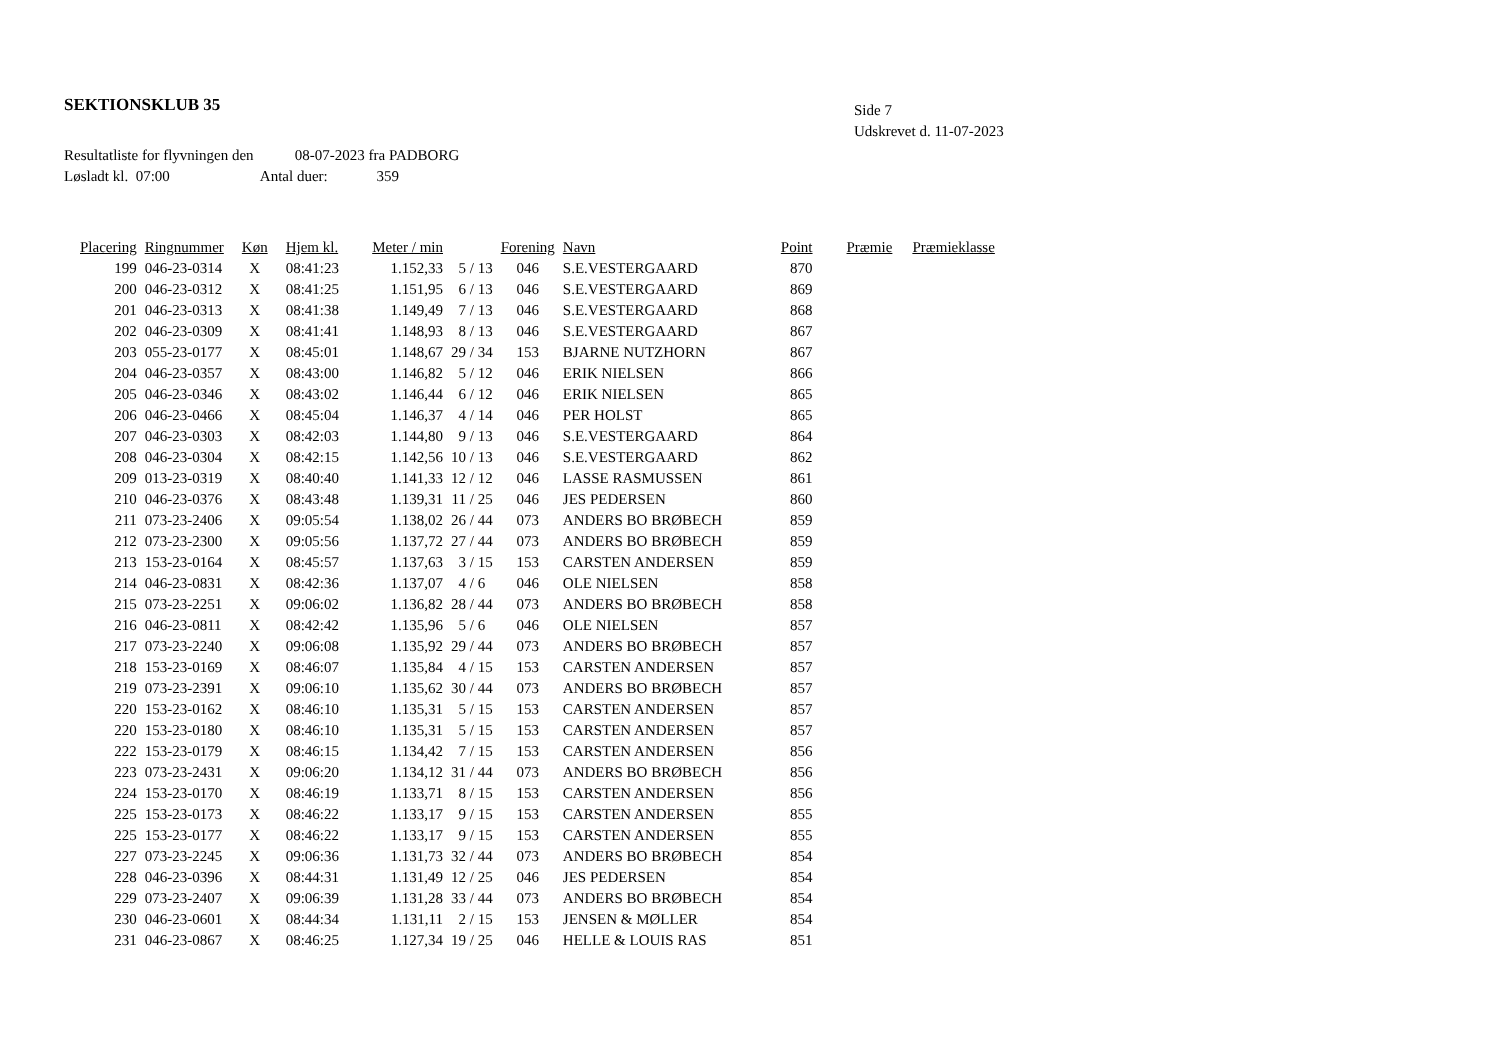SEKTIONSKLUB 35
Side 7
Udskrevet d. 11-07-2023
Resultatliste for flyvningen den 08-07-2023 fra PADBORG
Løsladt kl. 07:00 Antal duer: 359
| Placering | Ringnummer | Køn | Hjem kl. | Meter / min | | Forening | Navn | Point | Præmie | Præmieklasse |
| --- | --- | --- | --- | --- | --- | --- | --- | --- | --- | --- |
| 199 | 046-23-0314 | X | 08:41:23 | 1.152,33 | 5 / 13 | 046 | S.E.VESTERGAARD | 870 | | |
| 200 | 046-23-0312 | X | 08:41:25 | 1.151,95 | 6 / 13 | 046 | S.E.VESTERGAARD | 869 | | |
| 201 | 046-23-0313 | X | 08:41:38 | 1.149,49 | 7 / 13 | 046 | S.E.VESTERGAARD | 868 | | |
| 202 | 046-23-0309 | X | 08:41:41 | 1.148,93 | 8 / 13 | 046 | S.E.VESTERGAARD | 867 | | |
| 203 | 055-23-0177 | X | 08:45:01 | 1.148,67 | 29 / 34 | 153 | BJARNE NUTZHORN | 867 | | |
| 204 | 046-23-0357 | X | 08:43:00 | 1.146,82 | 5 / 12 | 046 | ERIK NIELSEN | 866 | | |
| 205 | 046-23-0346 | X | 08:43:02 | 1.146,44 | 6 / 12 | 046 | ERIK NIELSEN | 865 | | |
| 206 | 046-23-0466 | X | 08:45:04 | 1.146,37 | 4 / 14 | 046 | PER HOLST | 865 | | |
| 207 | 046-23-0303 | X | 08:42:03 | 1.144,80 | 9 / 13 | 046 | S.E.VESTERGAARD | 864 | | |
| 208 | 046-23-0304 | X | 08:42:15 | 1.142,56 | 10 / 13 | 046 | S.E.VESTERGAARD | 862 | | |
| 209 | 013-23-0319 | X | 08:40:40 | 1.141,33 | 12 / 12 | 046 | LASSE RASMUSSEN | 861 | | |
| 210 | 046-23-0376 | X | 08:43:48 | 1.139,31 | 11 / 25 | 046 | JES PEDERSEN | 860 | | |
| 211 | 073-23-2406 | X | 09:05:54 | 1.138,02 | 26 / 44 | 073 | ANDERS BO BRØBECH | 859 | | |
| 212 | 073-23-2300 | X | 09:05:56 | 1.137,72 | 27 / 44 | 073 | ANDERS BO BRØBECH | 859 | | |
| 213 | 153-23-0164 | X | 08:45:57 | 1.137,63 | 3 / 15 | 153 | CARSTEN ANDERSEN | 859 | | |
| 214 | 046-23-0831 | X | 08:42:36 | 1.137,07 | 4 / 6 | 046 | OLE NIELSEN | 858 | | |
| 215 | 073-23-2251 | X | 09:06:02 | 1.136,82 | 28 / 44 | 073 | ANDERS BO BRØBECH | 858 | | |
| 216 | 046-23-0811 | X | 08:42:42 | 1.135,96 | 5 / 6 | 046 | OLE NIELSEN | 857 | | |
| 217 | 073-23-2240 | X | 09:06:08 | 1.135,92 | 29 / 44 | 073 | ANDERS BO BRØBECH | 857 | | |
| 218 | 153-23-0169 | X | 08:46:07 | 1.135,84 | 4 / 15 | 153 | CARSTEN ANDERSEN | 857 | | |
| 219 | 073-23-2391 | X | 09:06:10 | 1.135,62 | 30 / 44 | 073 | ANDERS BO BRØBECH | 857 | | |
| 220 | 153-23-0162 | X | 08:46:10 | 1.135,31 | 5 / 15 | 153 | CARSTEN ANDERSEN | 857 | | |
| 220 | 153-23-0180 | X | 08:46:10 | 1.135,31 | 5 / 15 | 153 | CARSTEN ANDERSEN | 857 | | |
| 222 | 153-23-0179 | X | 08:46:15 | 1.134,42 | 7 / 15 | 153 | CARSTEN ANDERSEN | 856 | | |
| 223 | 073-23-2431 | X | 09:06:20 | 1.134,12 | 31 / 44 | 073 | ANDERS BO BRØBECH | 856 | | |
| 224 | 153-23-0170 | X | 08:46:19 | 1.133,71 | 8 / 15 | 153 | CARSTEN ANDERSEN | 856 | | |
| 225 | 153-23-0173 | X | 08:46:22 | 1.133,17 | 9 / 15 | 153 | CARSTEN ANDERSEN | 855 | | |
| 225 | 153-23-0177 | X | 08:46:22 | 1.133,17 | 9 / 15 | 153 | CARSTEN ANDERSEN | 855 | | |
| 227 | 073-23-2245 | X | 09:06:36 | 1.131,73 | 32 / 44 | 073 | ANDERS BO BRØBECH | 854 | | |
| 228 | 046-23-0396 | X | 08:44:31 | 1.131,49 | 12 / 25 | 046 | JES PEDERSEN | 854 | | |
| 229 | 073-23-2407 | X | 09:06:39 | 1.131,28 | 33 / 44 | 073 | ANDERS BO BRØBECH | 854 | | |
| 230 | 046-23-0601 | X | 08:44:34 | 1.131,11 | 2 / 15 | 153 | JENSEN & MØLLER | 854 | | |
| 231 | 046-23-0867 | X | 08:46:25 | 1.127,34 | 19 / 25 | 046 | HELLE & LOUIS RAS | 851 | | |